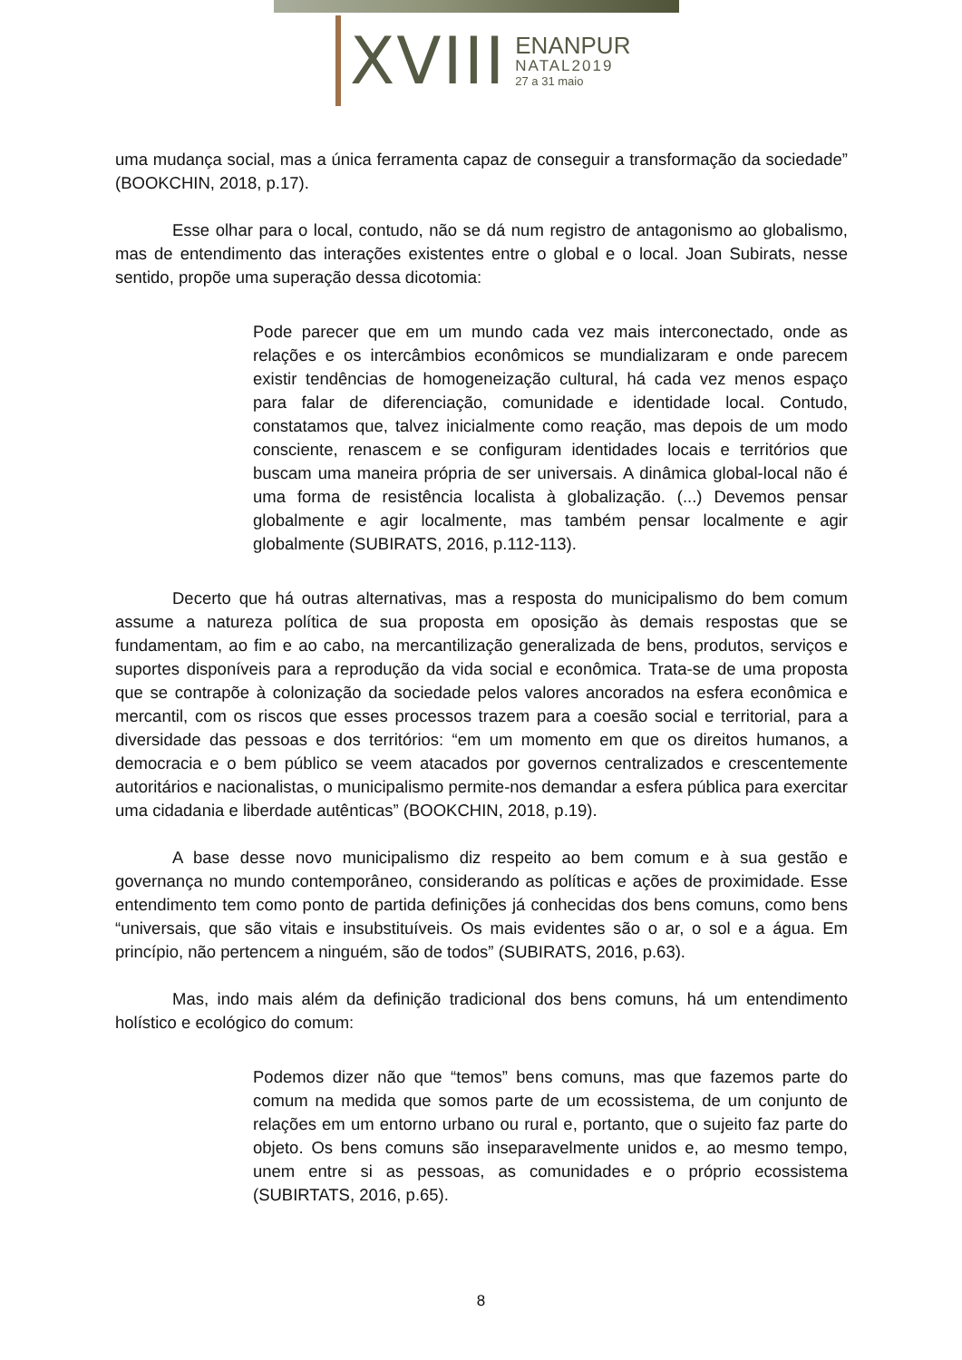XVIII
ENANPUR
NATAL2019
27 a 31 maio
uma mudança social, mas a única ferramenta capaz de conseguir a transformação da sociedade” (BOOKCHIN, 2018, p.17).
Esse olhar para o local, contudo, não se dá num registro de antagonismo ao globalismo, mas de entendimento das interações existentes entre o global e o local. Joan Subirats, nesse sentido, propõe uma superação dessa dicotomia:
Pode parecer que em um mundo cada vez mais interconectado, onde as relações e os intercâmbios econômicos se mundializaram e onde parecem existir tendências de homogeneização cultural, há cada vez menos espaço para falar de diferenciação, comunidade e identidade local. Contudo, constatamos que, talvez inicialmente como reação, mas depois de um modo consciente, renascem e se configuram identidades locais e territórios que buscam uma maneira própria de ser universais. A dinâmica global-local não é uma forma de resistência localista à globalização. (...) Devemos pensar globalmente e agir localmente, mas também pensar localmente e agir globalmente (SUBIRATS, 2016, p.112-113).
Decerto que há outras alternativas, mas a resposta do municipalismo do bem comum assume a natureza política de sua proposta em oposição às demais respostas que se fundamentam, ao fim e ao cabo, na mercantilização generalizada de bens, produtos, serviços e suportes disponíveis para a reprodução da vida social e econômica. Trata-se de uma proposta que se contrapõe à colonização da sociedade pelos valores ancorados na esfera econômica e mercantil, com os riscos que esses processos trazem para a coesão social e territorial, para a diversidade das pessoas e dos territórios: “em um momento em que os direitos humanos, a democracia e o bem público se veem atacados por governos centralizados e crescentemente autoritários e nacionalistas, o municipalismo permite-nos demandar a esfera pública para exercitar uma cidadania e liberdade autênticas” (BOOKCHIN, 2018, p.19).
A base desse novo municipalismo diz respeito ao bem comum e à sua gestão e governança no mundo contemporâneo, considerando as políticas e ações de proximidade. Esse entendimento tem como ponto de partida definições já conhecidas dos bens comuns, como bens “universais, que são vitais e insubstituíveis. Os mais evidentes são o ar, o sol e a água. Em princípio, não pertencem a ninguém, são de todos” (SUBIRATS, 2016, p.63).
Mas, indo mais além da definição tradicional dos bens comuns, há um entendimento holístico e ecológico do comum:
Podemos dizer não que “temos” bens comuns, mas que fazemos parte do comum na medida que somos parte de um ecossistema, de um conjunto de relações em um entorno urbano ou rural e, portanto, que o sujeito faz parte do objeto. Os bens comuns são inseparavelmente unidos e, ao mesmo tempo, unem entre si as pessoas, as comunidades e o próprio ecossistema (SUBIRTATS, 2016, p.65).
8